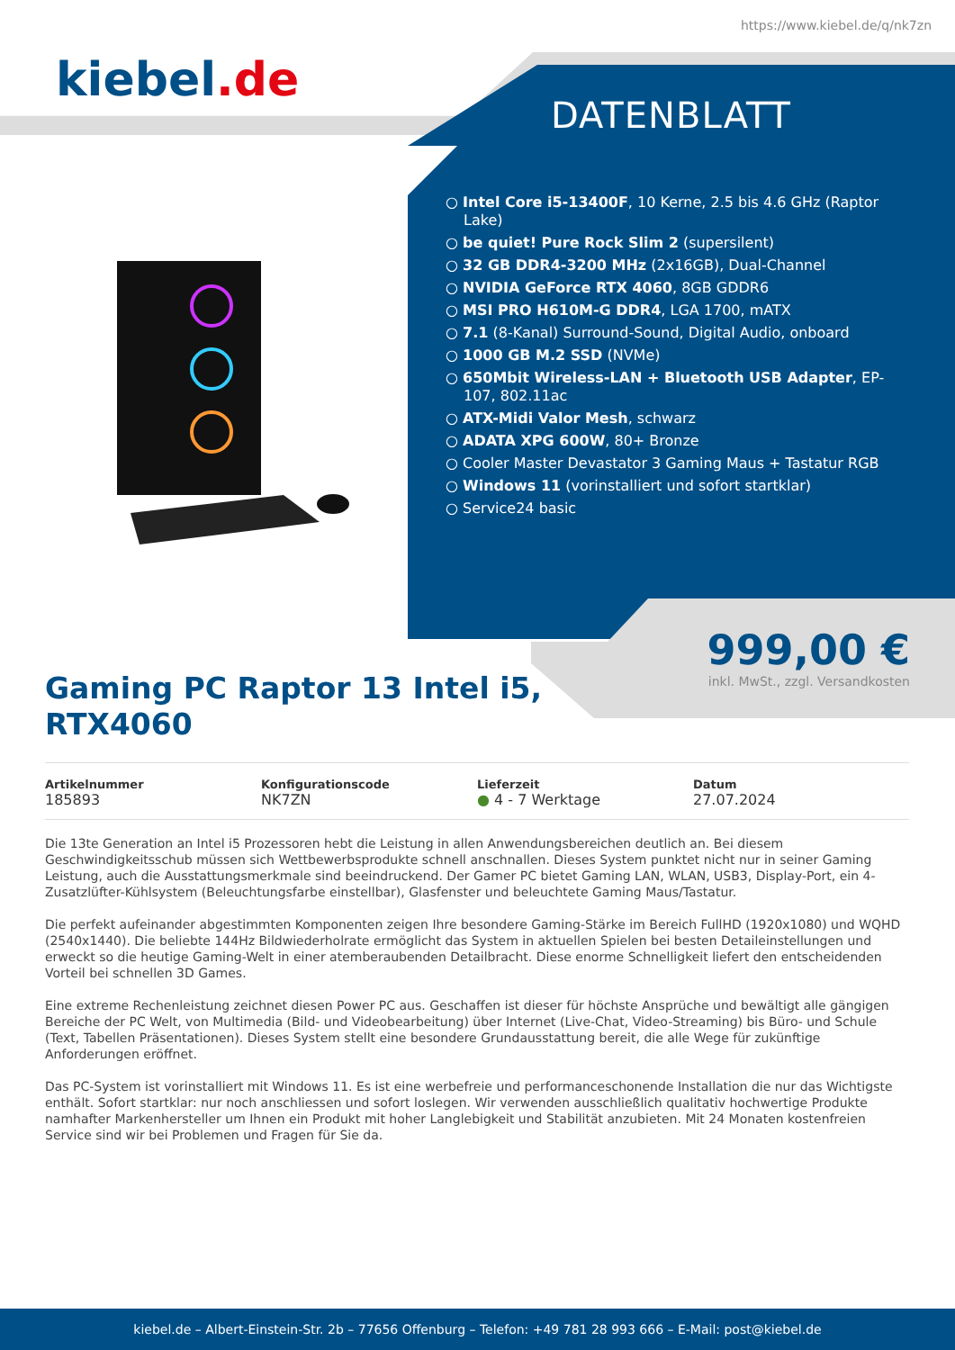https://www.kiebel.de/q/nk7zn
kiebel.de
DATENBLATT
○ Intel Core i5-13400F, 10 Kerne, 2.5 bis 4.6 GHz (Raptor Lake)
○ be quiet! Pure Rock Slim 2 (supersilent)
○ 32 GB DDR4-3200 MHz (2x16GB), Dual-Channel
○ NVIDIA GeForce RTX 4060, 8GB GDDR6
○ MSI PRO H610M-G DDR4, LGA 1700, mATX
○ 7.1 (8-Kanal) Surround-Sound, Digital Audio, onboard
○ 1000 GB M.2 SSD (NVMe)
○ 650Mbit Wireless-LAN + Bluetooth USB Adapter, EP-107, 802.11ac
○ ATX-Midi Valor Mesh, schwarz
○ ADATA XPG 600W, 80+ Bronze
○ Cooler Master Devastator 3 Gaming Maus + Tastatur RGB
○ Windows 11 (vorinstalliert und sofort startklar)
○ Service24 basic
999,00 €
inkl. MwSt., zzgl. Versandkosten
Gaming PC Raptor 13 Intel i5,
RTX4060
Artikelnummer
185893
Konfigurationscode
NK7ZN
Lieferzeit
● 4 - 7 Werktage
Datum
27.07.2024
Die 13te Generation an Intel i5 Prozessoren hebt die Leistung in allen Anwendungsbereichen deutlich an. Bei diesem Geschwindigkeitsschub müssen sich Wettbewerbsprodukte schnell anschnallen. Dieses System punktet nicht nur in seiner Gaming Leistung, auch die Ausstattungsmerkmale sind beeindruckend. Der Gamer PC bietet Gaming LAN, WLAN, USB3, Display-Port, ein 4-Zusatzlüfter-Kühlsystem (Beleuchtungsfarbe einstellbar), Glasfenster und beleuchtete Gaming Maus/Tastatur.
Die perfekt aufeinander abgestimmten Komponenten zeigen Ihre besondere Gaming-Stärke im Bereich FullHD (1920x1080) und WQHD (2540x1440). Die beliebte 144Hz Bildwiederholrate ermöglicht das System in aktuellen Spielen bei besten Detaileinstellungen und erweckt so die heutige Gaming-Welt in einer atemberaubenden Detailbracht. Diese enorme Schnelligkeit liefert den entscheidenden Vorteil bei schnellen 3D Games.
Eine extreme Rechenleistung zeichnet diesen Power PC aus. Geschaffen ist dieser für höchste Ansprüche und bewältigt alle gängigen Bereiche der PC Welt, von Multimedia (Bild- und Videobearbeitung) über Internet (Live-Chat, Video-Streaming) bis Büro- und Schule (Text, Tabellen Präsentationen). Dieses System stellt eine besondere Grundausstattung bereit, die alle Wege für zukünftige Anforderungen eröffnet.
Das PC-System ist vorinstalliert mit Windows 11. Es ist eine werbefreie und performanceschonende Installation die nur das Wichtigste enthält. Sofort startklar: nur noch anschliessen und sofort loslegen. Wir verwenden ausschließlich qualitativ hochwertige Produkte namhafter Markenhersteller um Ihnen ein Produkt mit hoher Langlebigkeit und Stabilität anzubieten. Mit 24 Monaten kostenfreien Service sind wir bei Problemen und Fragen für Sie da.
kiebel.de – Albert-Einstein-Str. 2b – 77656 Offenburg – Telefon: +49 781 28 993 666 – E-Mail: post@kiebel.de